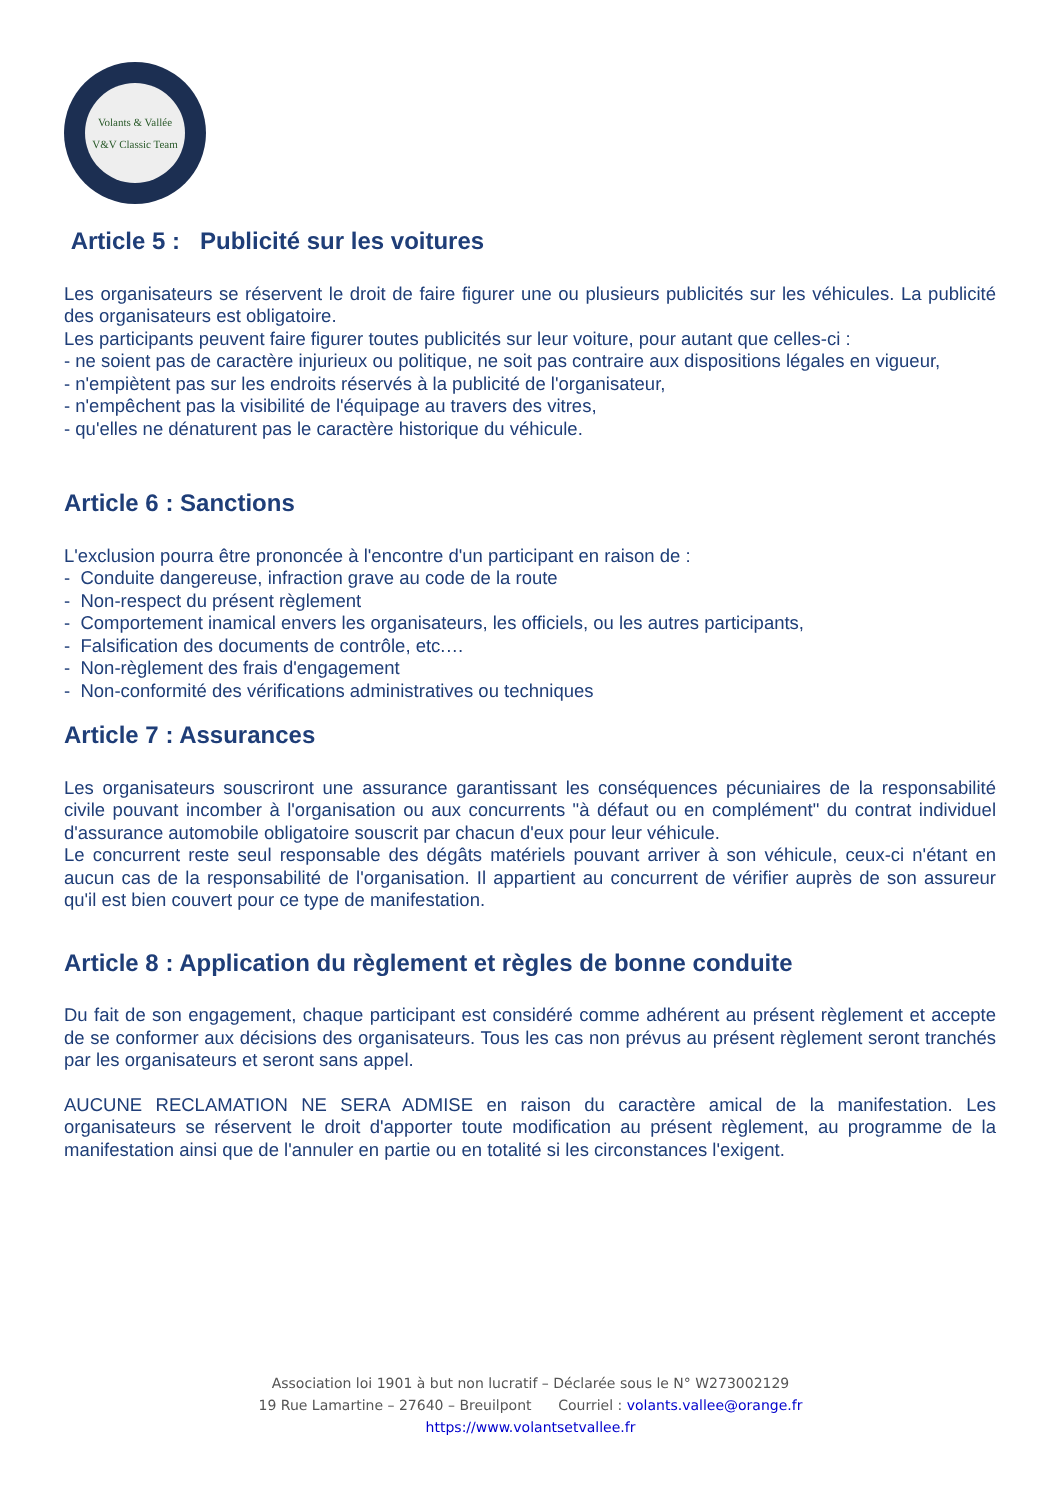Volants & Vallée
V&V Classic Team
Article 5 : Publicité sur les voitures
Les organisateurs se réservent le droit de faire figurer une ou plusieurs publicités sur les véhicules. La publicité des organisateurs est obligatoire.
Les participants peuvent faire figurer toutes publicités sur leur voiture, pour autant que celles-ci :
- ne soient pas de caractère injurieux ou politique, ne soit pas contraire aux dispositions légales en vigueur,
- n'empiètent pas sur les endroits réservés à la publicité de l'organisateur,
- n'empêchent pas la visibilité de l'équipage au travers des vitres,
- qu'elles ne dénaturent pas le caractère historique du véhicule.
Article 6 : Sanctions
L'exclusion pourra être prononcée à l'encontre d'un participant en raison de :
- Conduite dangereuse, infraction grave au code de la route
- Non-respect du présent règlement
- Comportement inamical envers les organisateurs, les officiels, ou les autres participants,
- Falsification des documents de contrôle, etc.…
- Non-règlement des frais d'engagement
- Non-conformité des vérifications administratives ou techniques
Article 7 : Assurances
Les organisateurs souscriront une assurance garantissant les conséquences pécuniaires de la responsabilité civile pouvant incomber à l'organisation ou aux concurrents "à défaut ou en complément" du contrat individuel d'assurance automobile obligatoire souscrit par chacun d'eux pour leur véhicule.
Le concurrent reste seul responsable des dégâts matériels pouvant arriver à son véhicule, ceux-ci n'étant en aucun cas de la responsabilité de l'organisation. Il appartient au concurrent de vérifier auprès de son assureur qu'il est bien couvert pour ce type de manifestation.
Article 8 : Application du règlement et règles de bonne conduite
Du fait de son engagement, chaque participant est considéré comme adhérent au présent règlement et accepte de se conformer aux décisions des organisateurs. Tous les cas non prévus au présent règlement seront tranchés par les organisateurs et seront sans appel.
AUCUNE RECLAMATION NE SERA ADMISE en raison du caractère amical de la manifestation. Les organisateurs se réservent le droit d'apporter toute modification au présent règlement, au programme de la manifestation ainsi que de l'annuler en partie ou en totalité si les circonstances l'exigent.
Association loi 1901 à but non lucratif – Déclarée sous le N° W273002129
19 Rue Lamartine – 27640 – Breuilpont Courriel : volants.vallee@orange.fr
https://www.volantsetvallee.fr